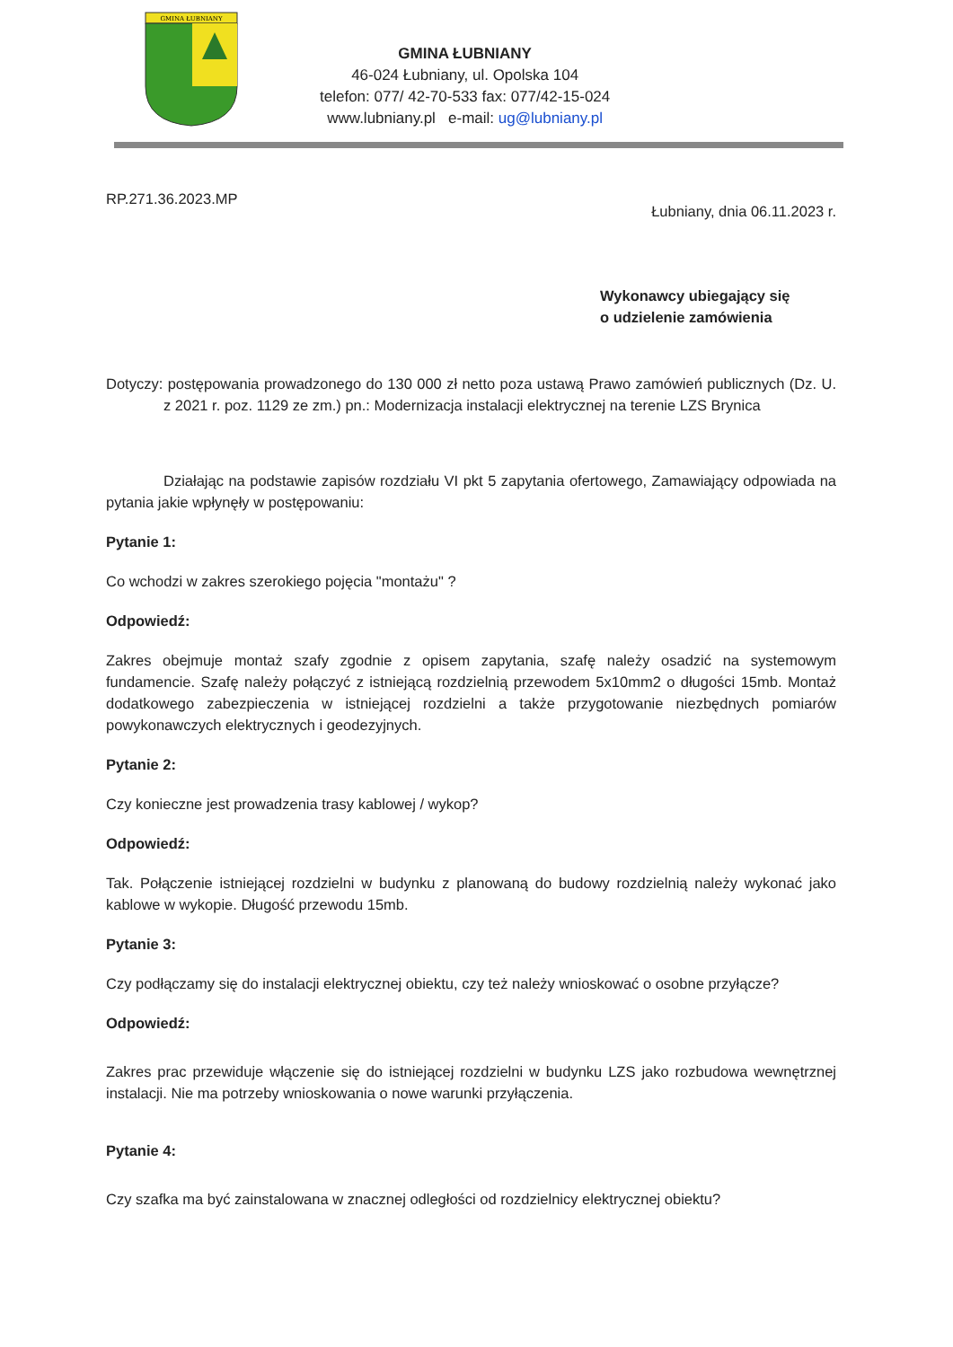GMINA ŁUBNIANY
GMINA ŁUBNIANY
46-024 Łubniany, ul. Opolska 104
telefon: 077/ 42-70-533 fax: 077/42-15-024
www.lubniany.pl e-mail: ug@lubniany.pl
RP.271.36.2023.MP Łubniany, dnia 06.11.2023 r.
Wykonawcy ubiegający się
o udzielenie zamówienia
Dotyczy: postępowania prowadzonego do 130 000 zł netto poza ustawą Prawo zamówień publicznych (Dz. U. z 2021 r. poz. 1129 ze zm.) pn.: Modernizacja instalacji elektrycznej na terenie LZS Brynica
Działając na podstawie zapisów rozdziału VI pkt 5 zapytania ofertowego, Zamawiający odpowiada na pytania jakie wpłynęły w postępowaniu:
Pytanie 1:
Co wchodzi w zakres szerokiego pojęcia "montażu" ?
Odpowiedź:
Zakres obejmuje montaż szafy zgodnie z opisem zapytania, szafę należy osadzić na systemowym fundamencie. Szafę należy połączyć z istniejącą rozdzielnią przewodem 5x10mm2 o długości 15mb. Montaż dodatkowego zabezpieczenia w istniejącej rozdzielni a także przygotowanie niezbędnych pomiarów powykonawczych elektrycznych i geodezyjnych.
Pytanie 2:
Czy konieczne jest prowadzenia trasy kablowej / wykop?
Odpowiedź:
Tak. Połączenie istniejącej rozdzielni w budynku z planowaną do budowy rozdzielnią należy wykonać jako kablowe w wykopie. Długość przewodu 15mb.
Pytanie 3:
Czy podłączamy się do instalacji elektrycznej obiektu, czy też należy wnioskować o osobne przyłącze?
Odpowiedź:
Zakres prac przewiduje włączenie się do istniejącej rozdzielni w budynku LZS jako rozbudowa wewnętrznej instalacji. Nie ma potrzeby wnioskowania o nowe warunki przyłączenia.
Pytanie 4:
Czy szafka ma być zainstalowana w znacznej odległości od rozdzielnicy elektrycznej obiektu?